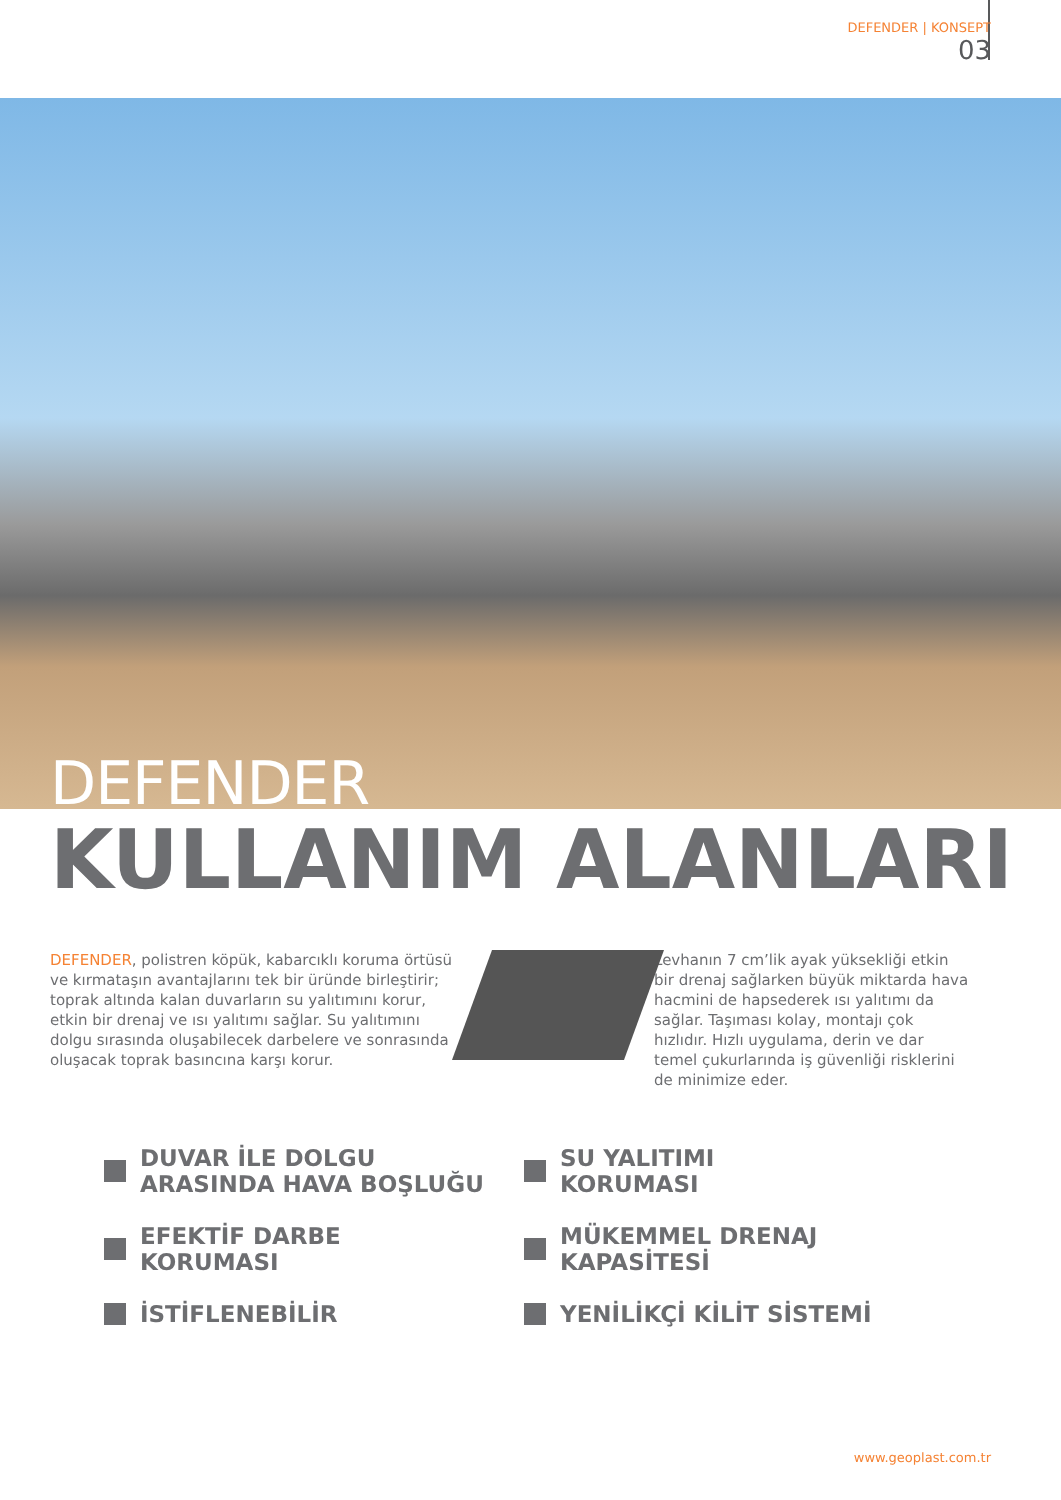DEFENDER | KONSEPT
03
DEFENDER
KULLANIM ALANLARI
DEFENDER, polistren köpük, kabarcıklı koruma örtüsü ve kırmataşın avantajlarını tek bir üründe birleştirir; toprak altında kalan duvarların su yalıtımını korur, etkin bir drenaj ve ısı yalıtımı sağlar. Su yalıtımını dolgu sırasında oluşabilecek darbelere ve sonrasında oluşacak toprak basıncına karşı korur.
Levhanın 7 cm’lik ayak yüksekliği etkin bir drenaj sağlarken büyük miktarda hava hacmini de hapsederek ısı yalıtımı da sağlar. Taşıması kolay, montajı çok hızlıdır. Hızlı uygulama, derin ve dar temel çukurlarında iş güvenliği risklerini de minimize eder.
DUVAR İLE DOLGU
ARASINDA HAVA BOŞLUĞU
SU YALITIMI
KORUMASI
EFEKTİF DARBE
KORUMASI
MÜKEMMEL DRENAJ
KAPASİTESİ
İSTİFLENEBİLİR
YENİLİKÇİ KİLİT SİSTEMİ
www.geoplast.com.tr